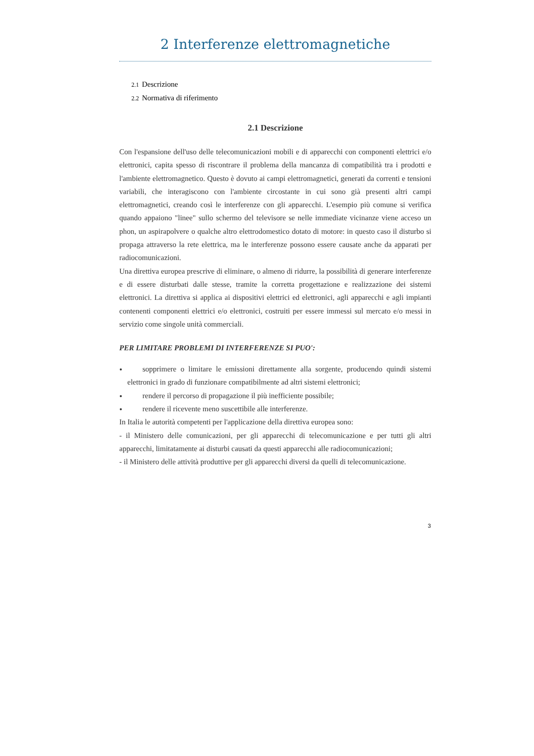2 Interferenze elettromagnetiche
2.1 Descrizione
2.2 Normativa di riferimento
2.1 Descrizione
Con l'espansione dell'uso delle telecomunicazioni mobili e di apparecchi con componenti elettrici e/o elettronici, capita spesso di riscontrare il problema della mancanza di compatibilità tra i prodotti e l'ambiente elettromagnetico. Questo è dovuto ai campi elettromagnetici, generati da correnti e tensioni variabili, che interagiscono con l'ambiente circostante in cui sono già presenti altri campi elettromagnetici, creando così le interferenze con gli apparecchi. L'esempio più comune si verifica quando appaiono "linee" sullo schermo del televisore se nelle immediate vicinanze viene acceso un phon, un aspirapolvere o qualche altro elettrodomestico dotato di motore: in questo caso il disturbo si propaga attraverso la rete elettrica, ma le interferenze possono essere causate anche da apparati per radiocomunicazioni.
Una direttiva europea prescrive di eliminare, o almeno di ridurre, la possibilità di generare interferenze e di essere disturbati dalle stesse, tramite la corretta progettazione e realizzazione dei sistemi elettronici. La direttiva si applica ai dispositivi elettrici ed elettronici, agli apparecchi e agli impianti contenenti componenti elettrici e/o elettronici, costruiti per essere immessi sul mercato e/o messi in servizio come singole unità commerciali.
PER LIMITARE PROBLEMI DI INTERFERENZE SI PUO':
sopprimere o limitare le emissioni direttamente alla sorgente, producendo quindi sistemi elettronici in grado di funzionare compatibilmente ad altri sistemi elettronici;
rendere il percorso di propagazione il più inefficiente possibile;
rendere il ricevente meno suscettibile alle interferenze.
In Italia le autorità competenti per l'applicazione della direttiva europea sono:
- il Ministero delle comunicazioni, per gli apparecchi di telecomunicazione e per tutti gli altri apparecchi, limitatamente ai disturbi causati da questi apparecchi alle radiocomunicazioni;
- il Ministero delle attività produttive per gli apparecchi diversi da quelli di telecomunicazione.
3